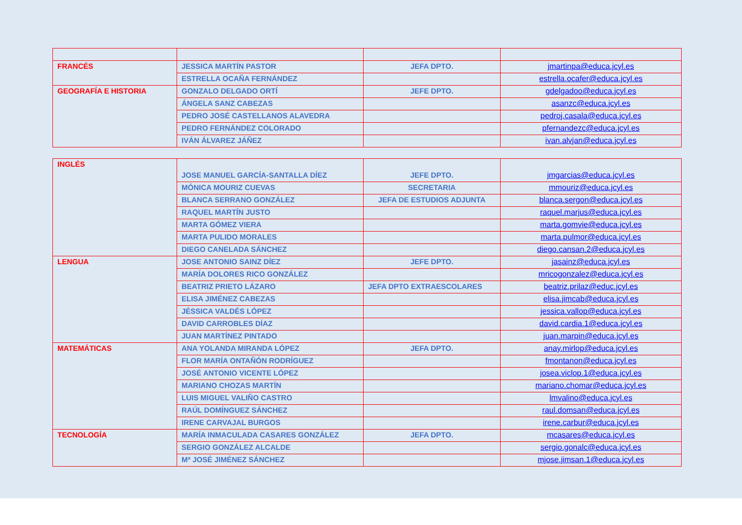| FRANCÉS | JESSICA MARTÍN PASTOR | JEFA DPTO. | jmartinpa@educa.jcyl.es |
| | ESTRELLA OCAÑA FERNÁNDEZ | | estrella.ocafer@educa.jcyl.es |
| GEOGRAFÍA E HISTORIA | GONZALO DELGADO ORTÍ | JEFE DPTO. | gdelgadoo@educa.jcyl.es |
| | ÁNGELA SANZ CABEZAS | | asanzc@educa.jcyl.es |
| | PEDRO JOSÉ CASTELLANOS ALAVEDRA | | pedroj.casala@educa.jcyl.es |
| | PEDRO FERNÁNDEZ COLORADO | | pfernandezc@educa.jcyl.es |
| | IVÁN ÁLVAREZ JÁÑEZ | | ivan.alvjan@educa.jcyl.es |
| INGLÉS | JOSE MANUEL GARCÍA-SANTALLA DÍEZ | JEFE DPTO. | jmgarcias@educa.jcyl.es |
| | MÓNICA MOURIZ CUEVAS | SECRETARIA | mmouriz@educa.jcyl.es |
| | BLANCA SERRANO GONZÁLEZ | JEFA DE ESTUDIOS ADJUNTA | blanca.sergon@educa.jcyl.es |
| | RAQUEL MARTÍN JUSTO | | raquel.marjus@educa.jcyl.es |
| | MARTA GÓMEZ VIERA | | marta.gomvie@educa.jcyl.es |
| | MARTA PULIDO MORALES | | marta.pulmor@educa.jcyl.es |
| | DIEGO CANELADA SÁNCHEZ | | diego.cansan.2@educa.jcyl.es |
| LENGUA | JOSE ANTONIO SAINZ DÍEZ | JEFE DPTO. | jasainz@educa.jcyl.es |
| | MARÍA DOLORES RICO GONZÁLEZ | | mricogonzalez@educa.jcyl.es |
| | BEATRIZ PRIETO LÁZARO | JEFA DPTO EXTRAESCOLARES | beatriz.prilaz@educ.jcyl.es |
| | ELISA JIMÉNEZ CABEZAS | | elisa.jimcab@educa.jcyl.es |
| | JÉSSICA VALDÉS LÓPEZ | | jessica.vallop@educa.jcyl.es |
| | DAVID CARROBLES DÍAZ | | david.cardia.1@educa.jcyl.es |
| | JUAN MARTÍNEZ PINTADO | | juan.marpin@educa.jcyl.es |
| MATEMÁTICAS | ANA YOLANDA MIRANDA LÓPEZ | JEFA DPTO. | anay.mirlop@educa.jcyl.es |
| | FLOR MARÍA ONTAÑÓN RODRÍGUEZ | | fmontanon@educa.jcyl.es |
| | JOSÉ ANTONIO VICENTE LÓPEZ | | josea.viclop.1@educa.jcyl.es |
| | MARIANO CHOZAS MARTÍN | | mariano.chomar@educa.jcyl.es |
| | LUIS MIGUEL VALIÑO CASTRO | | lmvalino@educa.jcyl.es |
| | RAÚL DOMÍNGUEZ SÁNCHEZ | | raul.domsan@educa.jcyl.es |
| | IRENE CARVAJAL BURGOS | | irene.carbur@educa.jcyl.es |
| TECNOLOGÍA | MARÍA INMACULADA CASARES GONZÁLEZ | JEFA DPTO. | mcasares@educa.jcyl.es |
| | SERGIO GONZÁLEZ ALCALDE | | sergio.gonalc@educa.jcyl.es |
| | Mª JOSÉ JIMÉNEZ SÁNCHEZ | | mjose.jimsan.1@educa.jcyl.es |